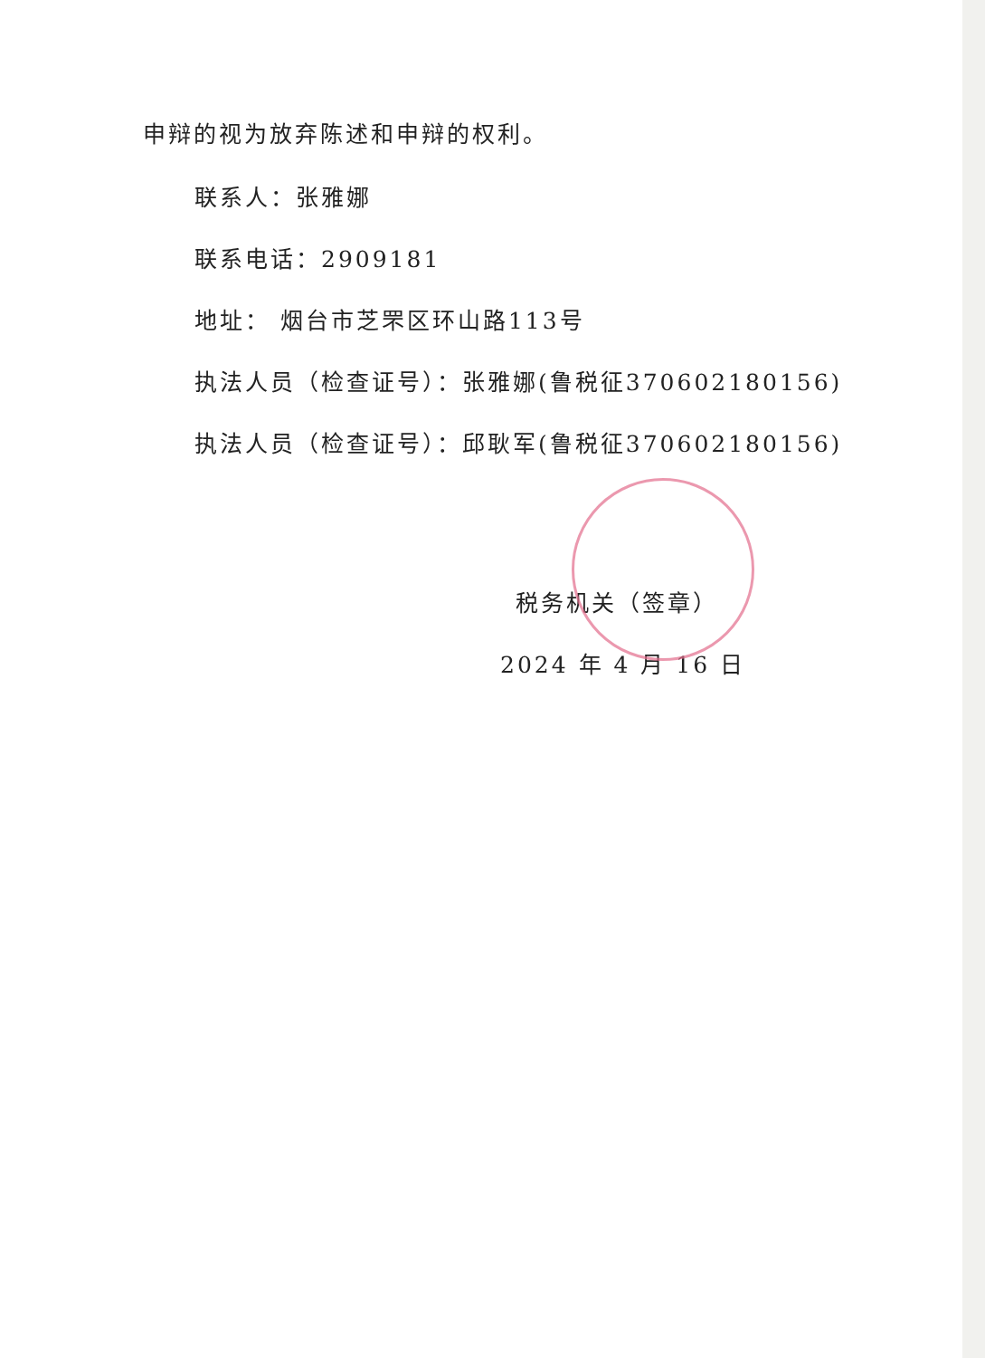申辩的视为放弃陈述和申辩的权利。
联系人：张雅娜
联系电话：2909181
地址： 烟台市芝罘区环山路113号
执法人员（检查证号）：张雅娜(鲁税征370602180156)
执法人员（检查证号）：邱耿军(鲁税征370602180156)
税务机关（签章）
2024 年 4 月 16 日